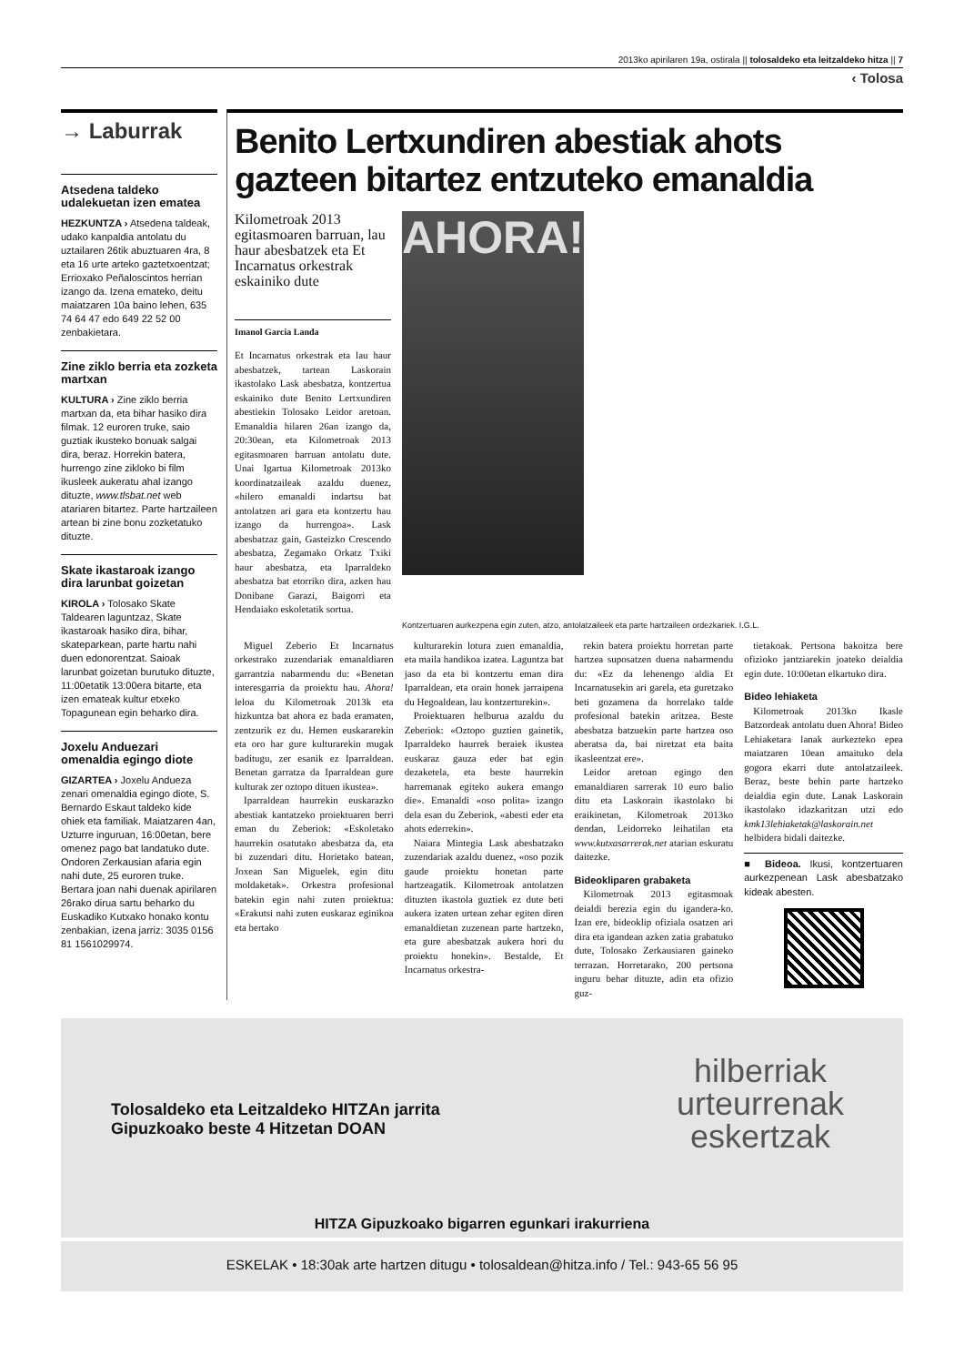2013ko apirilaren 19a, ostirala || tolosaldeko eta leitzaldeko hitza || 7
‹ Tolosa
→ Laburrak
Atsedena taldeko udalekuetan izen ematea
HEZKUNTZA › Atsedena taldeak, udako kanpaldia antolatu du uztailaren 26tik abuztuaren 4ra, 8 eta 16 urte arteko gaztetxoentzat; Errioxako Peñaloscintos herrian izango da. Izena emateko, deitu maiatzaren 10a baino lehen, 635 74 64 47 edo 649 22 52 00 zenbakietara.
Zine ziklo berria eta zozketa martxan
KULTURA › Zine ziklo berria martxan da, eta bihar hasiko dira filmak. 12 euroren truke, saio guztiak ikusteko bonuak salgai dira, beraz. Horrekin batera, hurrengo zine zikloko bi film ikusleek aukeratu ahal izango dituzte, www.tlsbat.net web atariaren bitartez. Parte hartzaileen artean bi zine bonu zozketatuko dituzte.
Skate ikastaroak izango dira larunbat goizetan
KIROLA › Tolosako Skate Taldearen laguntzaz, Skate ikastaroak hasiko dira, bihar, skateparkean, parte hartu nahi duen edonorentzat. Saioak larunbat goizetan burutuko dituzte, 11:00etatik 13:00era bitarte, eta izen emateak kultur etxeko Topagunean egin beharko dira.
Joxelu Anduezari omenaldia egingo diote
GIZARTEA › Joxelu Andueza zenari omenaldia egingo diote, S. Bernardo Eskaut taldeko kide ohiek eta familiak. Maiatzaren 4an, Uzturre inguruan, 16:00etan, bere omenez pago bat landatuko dute. Ondoren Zerkausian afaria egin nahi dute, 25 euroren truke. Bertara joan nahi duenak apirilaren 26rako dirua sartu beharko du Euskadiko Kutxako honako kontu zenbakian, izena jarriz: 3035 0156 81 1561029974.
Benito Lertxundiren abestiak ahots gazteen bitartez entzuteko emanaldia
Kilometroak 2013 egitasmoaren barruan, lau haur abesbatzek eta Et Incarnatus orkestrak eskainiko dute
Imanol Garcia Landa
Et Incarnatus orkestrak eta lau haur abesbatzek, tartean Laskorain ikastolako Lask abesbatza, kontzertua eskainiko dute Benito Lertxundiren abestiekin Tolosako Leidor aretoan. Emanaldia hilaren 26an izango da, 20:30ean, eta Kilometroak 2013 egitasmoaren barruan antolatu dute. Unai Igartua Kilometroak 2013ko koordinatzaileak azaldu duenez, «hilero emanaldi indartsu bat antolatzen ari gara eta kontzertu hau izango da hurrengoa». Lask abesbatzaz gain, Gasteizko Crescendo abesbatza, Zegamako Orkatz Txiki haur abesbatza, eta Iparraldeko abesbatza bat etorriko dira, azken hau Donibane Garazi, Baigorri eta Hendaiako eskoletatik sortua.
AHORA!
Kontzertuaren aurkezpena egin zuten, atzo, antolatzaileek eta parte hartzaileen ordezkariek. I.G.L.
Miguel Zeberio Et Incarnatus orkestrako zuzendariak emanaldiaren garrantzia nabarmendu du: «Benetan interesgarria da proiektu hau. Ahora! leloa du Kilometroak 2013k eta hizkuntza bat ahora ez bada eramaten, zentzurik ez du. Hemen euskararekin eta oro har gure kulturarekin mugak baditugu, zer esanik ez Iparraldean. Benetan garratza da Iparraldean gure kulturak zer oztopo dituen ikustea».
Iparraldean haurrekin euskarazko abestiak kantatzeko proiektuaren berri eman du Zeberiok: «Eskoletako haurrekin osatutako abesbatza da, eta bi zuzendari ditu. Horietako batean, Joxean San Miguelek, egin ditu moldaketak». Orkestra profesional batekin egin nahi zuten proiektua: «Erakutsi nahi zuten euskaraz eginikoa eta bertako
kulturarekin lotura zuen emanaldia, eta maila handikoa izatea. Laguntza bat jaso da eta bi kontzertu eman dira Iparraldean, eta orain honek jarraipena du Hegoaldean, lau kontzerturekin».
Proiektuaren helburua azaldu du Zeberiok: «Oztopo guztien gainetik, Iparraldeko haurrek beraiek ikustea euskaraz gauza eder bat egin dezaketela, eta beste haurrekin harremanak egiteko aukera emango die». Emanaldi «oso polita» izango dela esan du Zeberiok, «abesti eder eta ahots ederrekin».
Naiara Mintegia Lask abesbatzako zuzendariak azaldu duenez, «oso pozik gaude proiektu honetan parte hartzeagatik. Kilometroak antolatzen dituzten ikastola guztiek ez dute beti aukera izaten urtean zehar egiten diren emanaldietan zuzenean parte hartzeko, eta gure abesbatzak aukera hori du proiektu honekin». Bestalde, Et Incarnatus orkestra-
rekin batera proiektu horretan parte hartzea suposatzen duena nabarmendu du: «Ez da lehenengo aldia Et Incarnatusekin ari garela, eta guretzako beti gozamena da horrelako talde profesional batekin aritzea. Beste abesbatza batzuekin parte hartzea oso aberatsa da, bai niretzat eta baita ikasleentzat ere».
Leidor aretoan egingo den emanaldiaren sarrerak 10 euro balio ditu eta Laskorain ikastolako bi eraikinetan, Kilometroak 2013ko dendan, Leidorreko leihatilan eta www.kutxasarrerak.net atarian eskuratu daitezke.
Bideokliparen grabaketa
Kilometroak 2013 egitasmoak deialdi berezia egin du igandera-ko. Izan ere, bideoklip ofiziala osatzen ari dira eta igandean azken zatia grabatuko dute, Tolosako Zerkausiaren gaineko terrazan. Horretarako, 200 pertsona inguru behar dituzte, adin eta ofizio guz-
tietakoak. Pertsona bakoitza bere ofizioko jantziarekin joateko deialdia egin dute. 10:00etan elkartuko dira.
Bideo lehiaketa
Kilometroak 2013ko Ikasle Batzordeak antolatu duen Ahora! Bideo Lehiaketara lanak aurkezteko epea maiatzaren 10ean amaituko dela gogora ekarri dute antolatzaileek. Beraz, beste behin parte hartzeko deialdia egin dute. Lanak Laskorain ikastolako idazkaritzan utzi edo kmk13lehiaketak@laskorain.net helbidera bidali daitezke.
■ Bideoa. Ikusi, kontzertuaren aurkezpenean Lask abesbatzako kideak abesten.
Tolosaldeko eta Leitzaldeko HITZAn jarrita
Gipuzkoako beste 4 Hitzetan DOAN
hilberriak
urteurrenak
eskertzak
HITZA Gipuzkoako bigarren egunkari irakurriena
ESKELAK • 18:30ak arte hartzen ditugu • tolosaldean@hitza.info / Tel.: 943-65 56 95